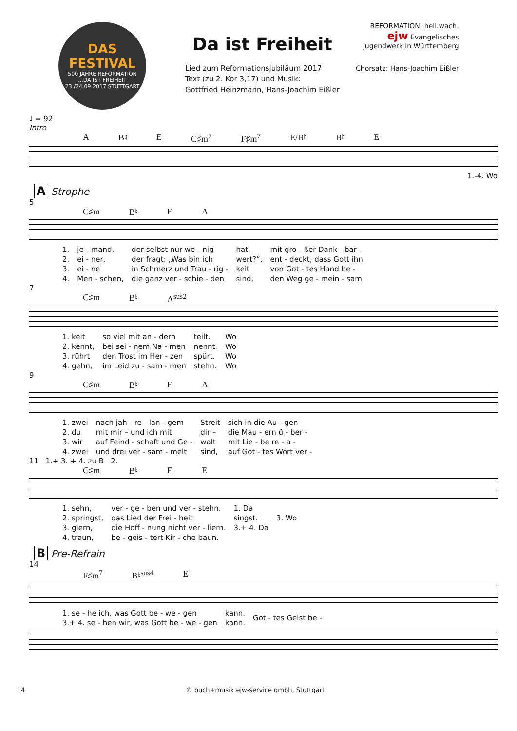DAS
FESTIVAL
500 JAHRE REFORMATION...DA IST FREIHEIT
23./24.09.2017 STUTTGART
Da ist Freiheit
Lied zum Reformationsjubiläum 2017
Text (zu 2. Kor 3,17) und Musik:
Gottfried Heinzmann, Hans-Joachim Eißler
REFORMATION: hell.wach.
ejw Evangelisches
Jugendwerk in Württemberg
Chorsatz: Hans-Joachim Eißler
♩ = 92
Intro
A B♮ E C♯m<sup>7</sup> F♯m<sup>7</sup> E/B♮ B♮ E
1.-4. Wo
A Strophe
5
C♯m B♮ E A
| 1. | je - mand, | der selbst nur we - nig | hat, | mit gro - ßer Dank - bar - |
| 2. | ei - ner, | der fragt: „Was bin ich | wert?“, | ent - deckt, dass Gott ihn |
| 3. | ei - ne | in Schmerz und Trau - rig - | keit | von Got - tes Hand be - |
| 4. | Men - schen, | die ganz ver - schie - den | sind, | den Weg ge - mein - sam |
7
C♯m B♮ A<sup>sus2</sup>
| 1. keit | so viel mit an - dern | teilt. | Wo |
| 2. kennt, | bei sei - nem Na - men | nennt. | Wo |
| 3. rührt | den Trost im Her - zen | spürt. | Wo |
| 4. gehn, | im Leid zu - sam - men | stehn. | Wo |
9
C♯m B♮ E A
| 1. zwei | nach jah - re - lan - gem | Streit | sich in die Au - gen |
| 2. du | mit mir – und ich mit | dir – | die Mau - ern ü - ber - |
| 3. wir | auf Feind - schaft und Ge - | walt | mit Lie - be re - a - |
| 4. zwei | und drei ver - sam - melt | sind, | auf Got - tes Wort ver - |
11 1.+ 3. + 4. zu B 2.
C♯m B♮ E E
| 1. sehn, | ver - ge - ben und ver - stehn. | 1. Da | |
| 2. springst, | das Lied der Frei - heit | singst. | 3. Wo |
| 3. giern, | die Hoff - nung nicht ver - liern. | 3.+ 4. Da | |
| 4. traun, | be - geis - tert Kir - che baun. | | |
B Pre-Refrain
14
F♯m<sup>7</sup> B♮<sup>sus4</sup> E
| 1. se - he ich, was Gott be - we - gen | kann. | Got - tes Geist be - |
| 3.+ 4. se - hen wir, was Gott be - we - gen | kann. | |
14 © buch+musik ejw-service gmbh, Stuttgart